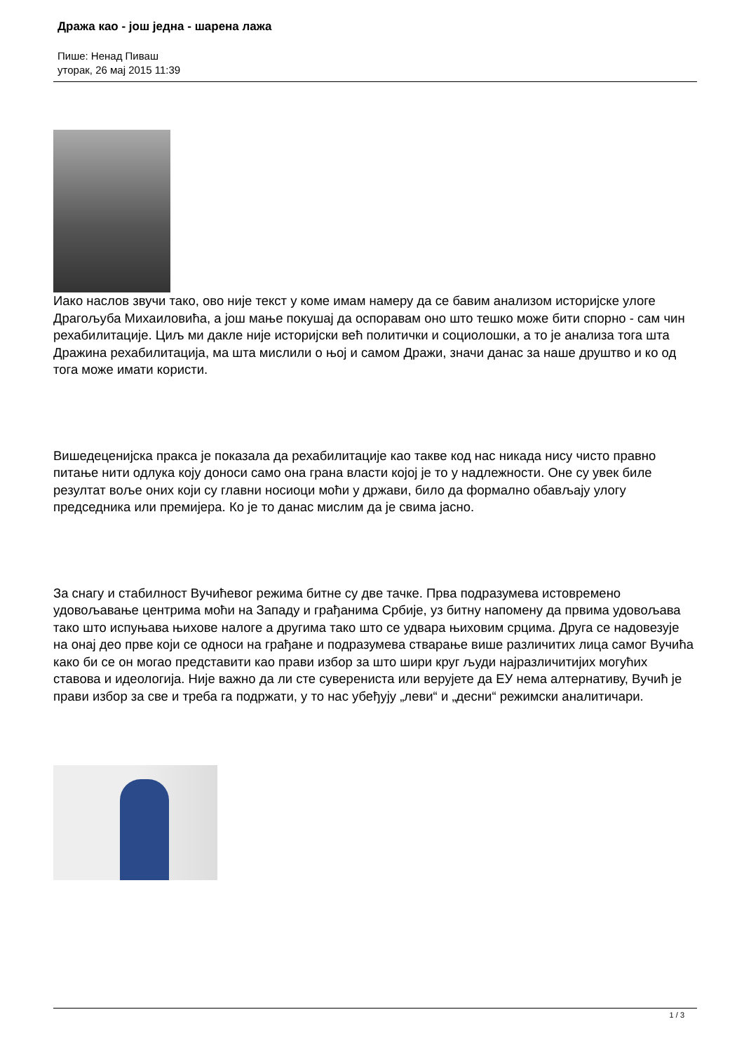Дража као - још једна - шарена лажа
Пише: Ненад Пиваш
уторак, 26 мај 2015 11:39
Иако наслов звучи тако, ово није текст у коме имам намеру да се бавим анализом историјске улоге Драгољуба Михаиловића, а још мање покушај да оспоравам оно што тешко може бити спорно - сам чин рехабилитације. Циљ ми дакле није историјски већ политички и социолошки, а то је анализа тога шта Дражина рехабилитација, ма шта мислили о њој и самом Дражи, значи данас за наше друштво и ко од тога може имати користи.
Вишедеценијска пракса је показала да рехабилитације као такве код нас никада нису чисто правно питање нити одлука коју доноси само она грана власти којој је то у надлежности. Оне су увек биле резултат воље оних који су главни носиоци моћи у држави, било да формално обављају улогу председника или премијера. Ко је то данас мислим да је свима јасно.
За снагу и стабилност Вучићевог режима битне су две тачке. Прва подразумева истовремено удовољавање центрима моћи на Западу и грађанима Србије, уз битну напомену да првима удовољава тако што испуњава њихове налоге а другима тако што се удвара њиховим срцима. Друга се надовезује на онај део прве који се односи на грађане и подразумева стварање више различитих лица самог Вучића како би се он могао представити као прави избор за што шири круг људи најразличитијих могућих ставова и идеологија. Није важно да ли сте суверениста или верујете да ЕУ нема алтернативу, Вучић је прави избор за све и треба га подржати, у то нас убеђују „леви“ и „десни“ режимски аналитичари.
1 / 3